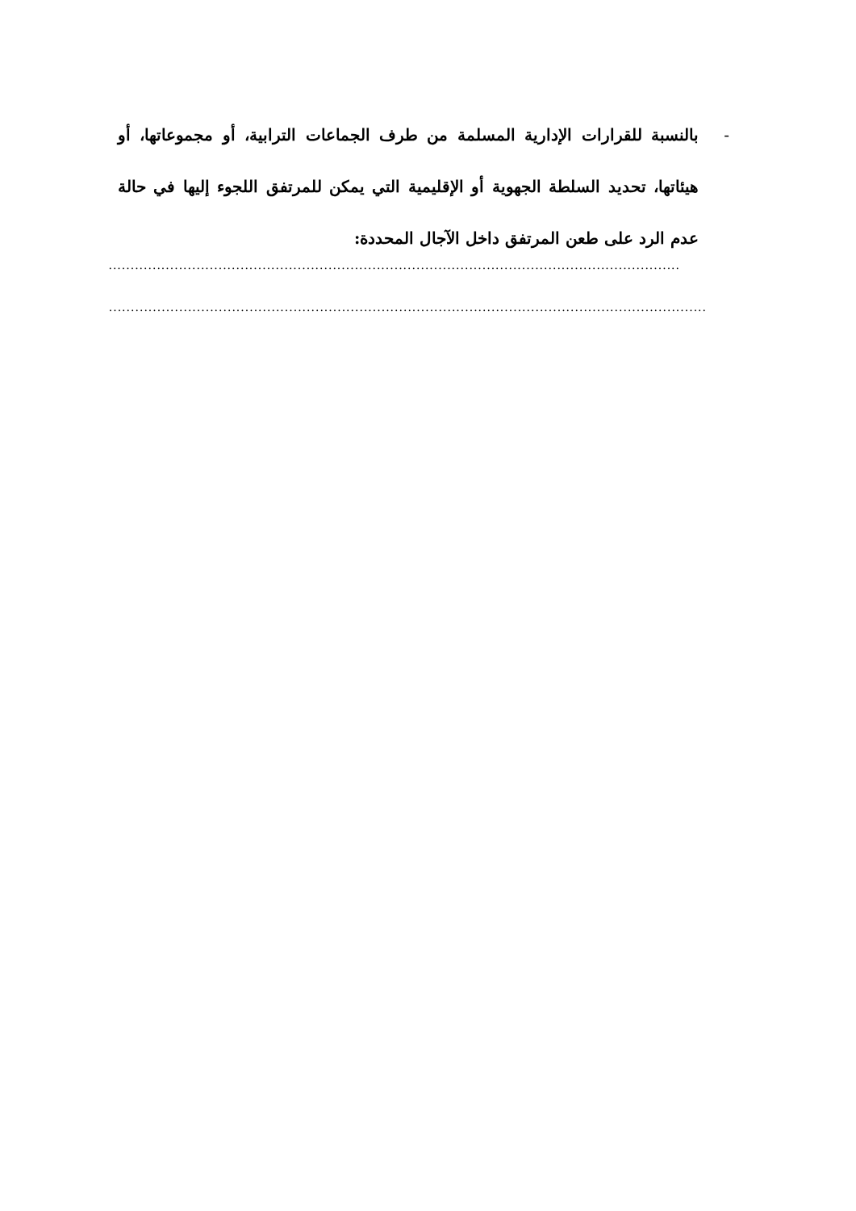- بالنسبة للقرارات الإدارية المسلمة من طرف الجماعات الترابية، أو مجموعاتها، أو هيئاتها، تحديد السلطة الجهوية أو الإقليمية التي يمكن للمرتفق اللجوء إليها في حالة عدم الرد على طعن المرتفق داخل الآجال المحددة:
..........................................................................................................................................................
................................................................................................................................................................